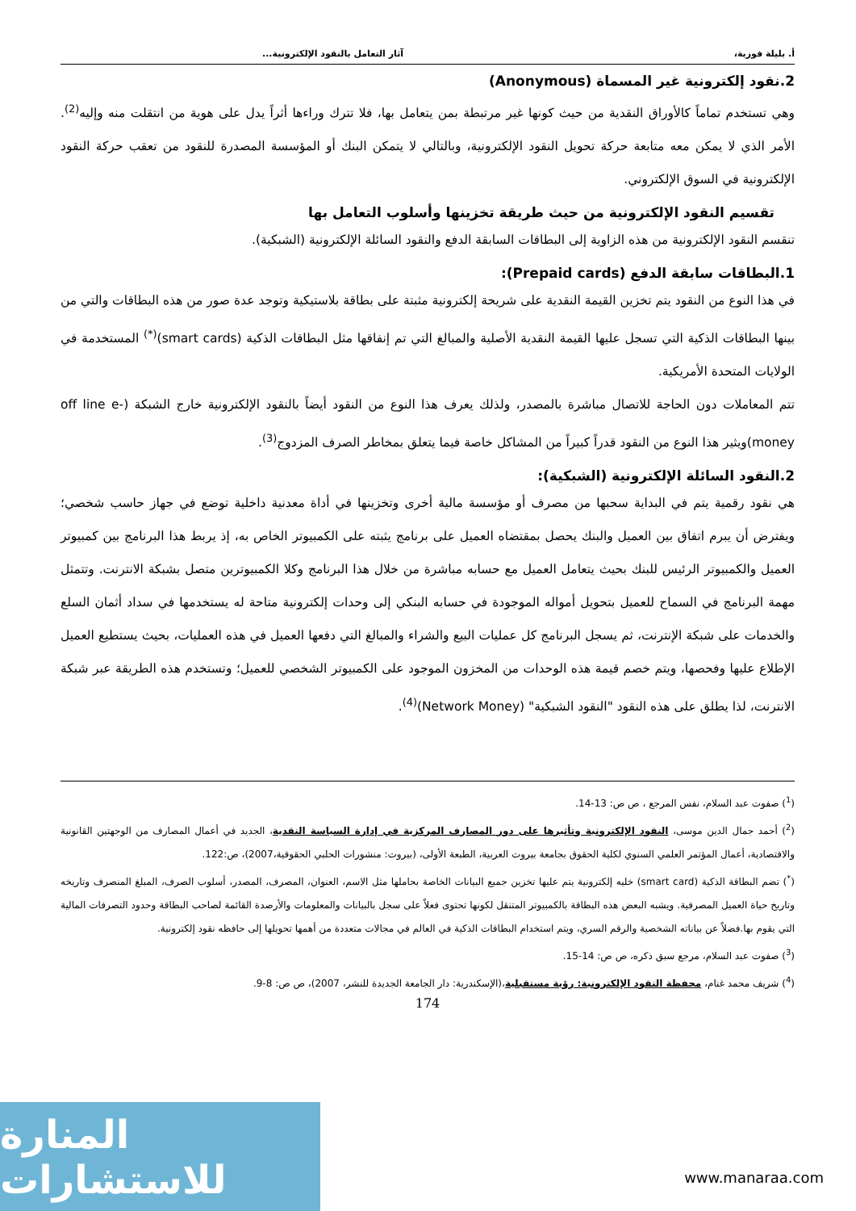أ. بليلة فوزية، آثار التعامل بالنقود الإلكترونية...
2.نقود إلكترونية غير المسماة (Anonymous)
وهي تستخدم تماماً كالأوراق النقدية من حيث كونها غير مرتبطة بمن يتعامل بها، فلا تترك وراءها أثراً يدل على هوية من انتقلت منه وإليه<sup>(2)</sup>. الأمر الذي لا يمكن معه متابعة حركة تحويل النقود الإلكترونية، وبالتالي لا يتمكن البنك أو المؤسسة المصدرة للنقود من تعقب حركة النقود الإلكترونية في السوق الإلكتروني.
تقسيم النقود الإلكترونية من حيث طريقة تخزينها وأسلوب التعامل بها
تنقسم النقود الإلكترونية من هذه الزاوية إلى البطاقات السابقة الدفع والنقود السائلة الإلكترونية (الشبكية).
1.البطاقات سابقة الدفع (Prepaid cards):
في هذا النوع من النقود يتم تخزين القيمة النقدية على شريحة إلكترونية مثبتة على بطاقة بلاستيكية وتوجد عدة صور من هذه البطاقات والتي من بينها البطاقات الذكية التي تسجل عليها القيمة النقدية الأصلية والمبالغ التي تم إنفاقها مثل البطاقات الذكية (smart cards)<sup>(*)</sup> المستخدمة في الولايات المتحدة الأمريكية.
تتم المعاملات دون الحاجة للاتصال مباشرة بالمصدر، ولذلك يعرف هذا النوع من النقود أيضاً بالنقود الإلكترونية خارج الشبكة (off line e-money)ويثير هذا النوع من النقود قدراً كبيراً من المشاكل خاصة فيما يتعلق بمخاطر الصرف المزدوج<sup>(3)</sup>.
2.النقود السائلة الإلكترونية (الشبكية):
هي نقود رقمية يتم في البداية سحبها من مصرف أو مؤسسة مالية أخرى وتخزينها في أداة معدنية داخلية توضع في جهاز حاسب شخصي؛ ويفترض أن يبرم اتفاق بين العميل والبنك يحصل بمقتضاه العميل على برنامج يثبته على الكمبيوتر الخاص به، إذ يربط هذا البرنامج بين كمبيوتر العميل والكمبيوتر الرئيس للبنك بحيث يتعامل العميل مع حسابه مباشرة من خلال هذا البرنامج وكلا الكمبيوترين متصل بشبكة الانترنت. وتتمثل مهمة البرنامج في السماح للعميل بتحويل أمواله الموجودة في حسابه البنكي إلى وحدات إلكترونية متاحة له يستخدمها في سداد أثمان السلع والخدمات على شبكة الإنترنت، ثم يسجل البرنامج كل عمليات البيع والشراء والمبالغ التي دفعها العميل في هذه العمليات، بحيث يستطيع العميل الإطلاع عليها وفحصها، ويتم خصم قيمة هذه الوحدات من المخزون الموجود على الكمبيوتر الشخصي للعميل؛ وتستخدم هذه الطريقة عبر شبكة الانترنت، لذا يطلق على هذه النقود "النقود الشبكية" (Network Money)<sup>(4)</sup>.
(<sup>1</sup>) صفوت عبد السلام، نفس المرجع ، ص ص: 13-14.
(<sup>2</sup>) أحمد جمال الدين موسى، النقود الإلكترونية وتأثيرها على دور المصارف المركزية في إدارة السياسة النقدية، الجديد في أعمال المصارف من الوجهتين القانونية والاقتصادية، أعمال المؤتمر العلمي السنوي لكلية الحقوق بجامعة بيروت العربية، الطبعة الأولى، (بيروت: منشورات الحلبي الحقوقية،2007)، ص:122.
(<sup>*</sup>) تضم البطاقة الذكية (smart card) خليه إلكترونية يتم عليها تخزين جميع البيانات الخاصة بحاملها مثل الاسم، العنوان، المصرف، المصدر، أسلوب الصرف، المبلغ المنصرف وتاريخه وتاريخ حياة العميل المصرفية. ويشبه البعض هذه البطاقة بالكمبيوتر المتنقل لكونها تحتوى فعلاً على سجل بالبيانات والمعلومات والأرصدة القائمة لصاحب البطاقة وحدود التصرفات المالية التي يقوم بها.فضلاً عن بياناته الشخصية والرقم السري، ويتم استخدام البطاقات الذكية في العالم في مجالات متعددة من أهمها تحويلها إلى حافظه نقود إلكترونية.
(<sup>3</sup>) صفوت عبد السلام، مرجع سبق ذكره، ص ص: 14-15.
(<sup>4</sup>) شريف محمد غنام، محفظة النقود الإلكترونية: رؤية مستقبلية،(الإسكندرية: دار الجامعة الجديدة للنشر، 2007)، ص ص: 8-9.
174
المنارة للاستشارات
www.manaraa.com